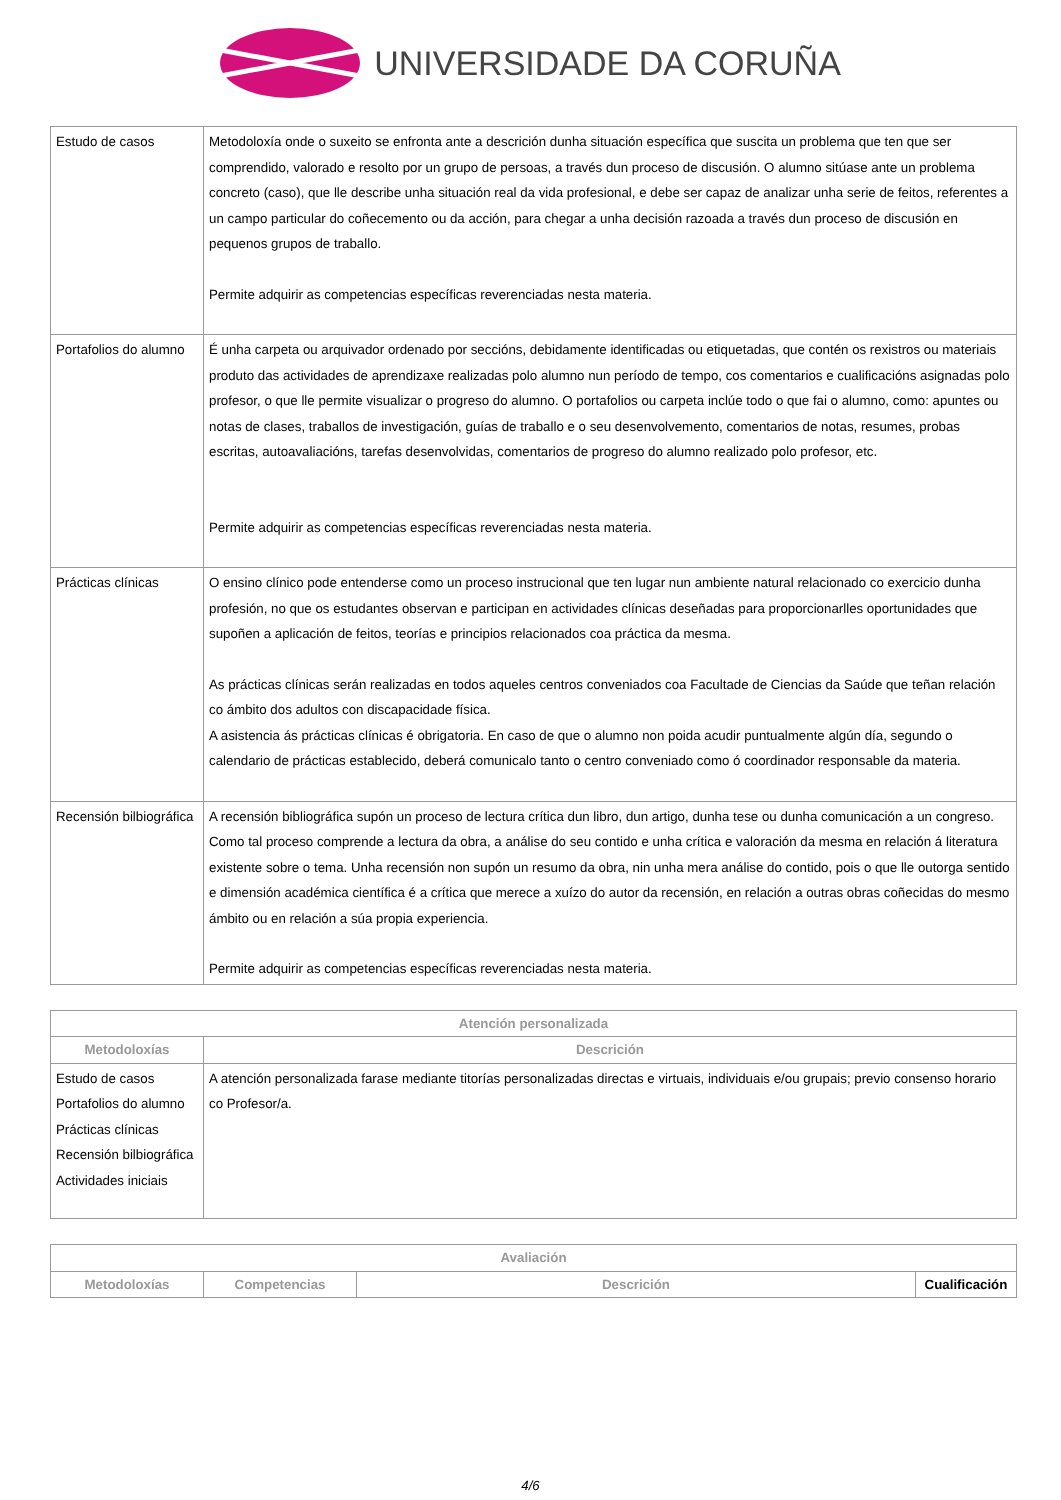UNIVERSIDADE DA CORUÑA
| Estudo de casos | Metodoloxía onde o suxeito se enfronta ante a descrición dunha situación específica que suscita un problema que ten que ser comprendido, valorado e resolto por un grupo de persoas, a través dun proceso de discusión. O alumno sitúase ante un problema concreto (caso), que lle describe unha situación real da vida profesional, e debe ser capaz de analizar unha serie de feitos, referentes a un campo particular do coñecemento ou da acción, para chegar a unha decisión razoada a través dun proceso de discusión en pequenos grupos de traballo. Permite adquirir as competencias específicas reverenciadas nesta materia. |
| Portafolios do alumno | É unha carpeta ou arquivador ordenado por seccións, debidamente identificadas ou etiquetadas, que contén os rexistros ou materiais produto das actividades de aprendizaxe realizadas polo alumno nun período de tempo, cos comentarios e cualificacións asignadas polo profesor, o que lle permite visualizar o progreso do alumno. O portafolios ou carpeta inclúe todo o que fai o alumno, como: apuntes ou notas de clases, traballos de investigación, guías de traballo e o seu desenvolvemento, comentarios de notas, resumes, probas escritas, autoavaliacións, tarefas desenvolvidas, comentarios de progreso do alumno realizado polo profesor, etc. Permite adquirir as competencias específicas reverenciadas nesta materia. |
| Prácticas clínicas | O ensino clínico pode entenderse como un proceso instrucional que ten lugar nun ambiente natural relacionado co exercicio dunha profesión, no que os estudantes observan e participan en actividades clínicas deseñadas para proporcionarlles oportunidades que supoñen a aplicación de feitos, teorías e principios relacionados coa práctica da mesma. As prácticas clínicas serán realizadas en todos aqueles centros conveniados coa Facultade de Ciencias da Saúde que teñan relación co ámbito dos adultos con discapacidade física. A asistencia ás prácticas clínicas é obrigatoria. En caso de que o alumno non poida acudir puntualmente algún día, segundo o calendario de prácticas establecido, deberá comunicalo tanto o centro conveniado como ó coordinador responsable da materia. |
| Recensión bilbiográfica | A recensión bibliográfica supón un proceso de lectura crítica dun libro, dun artigo, dunha tese ou dunha comunicación a un congreso. Como tal proceso comprende a lectura da obra, a análise do seu contido e unha crítica e valoración da mesma en relación á literatura existente sobre o tema. Unha recensión non supón un resumo da obra, nin unha mera análise do contido, pois o que lle outorga sentido e dimensión académica científica é a crítica que merece a xuízo do autor da recensión, en relación a outras obras coñecidas do mesmo ámbito ou en relación a súa propia experiencia. Permite adquirir as competencias específicas reverenciadas nesta materia. |
| Atención personalizada | |
| --- | --- |
| Metodoloxías | Descrición |
| Estudo de casos Portafolios do alumno Prácticas clínicas Recensión bilbiográfica Actividades iniciais | A atención personalizada farase mediante titorías personalizadas directas e virtuais, individuais e/ou grupais; previo consenso horario co Profesor/a. |
| Avaliación | | | |
| --- | --- | --- | --- |
| Metodoloxías | Competencias | Descrición | Cualificación |
4/6